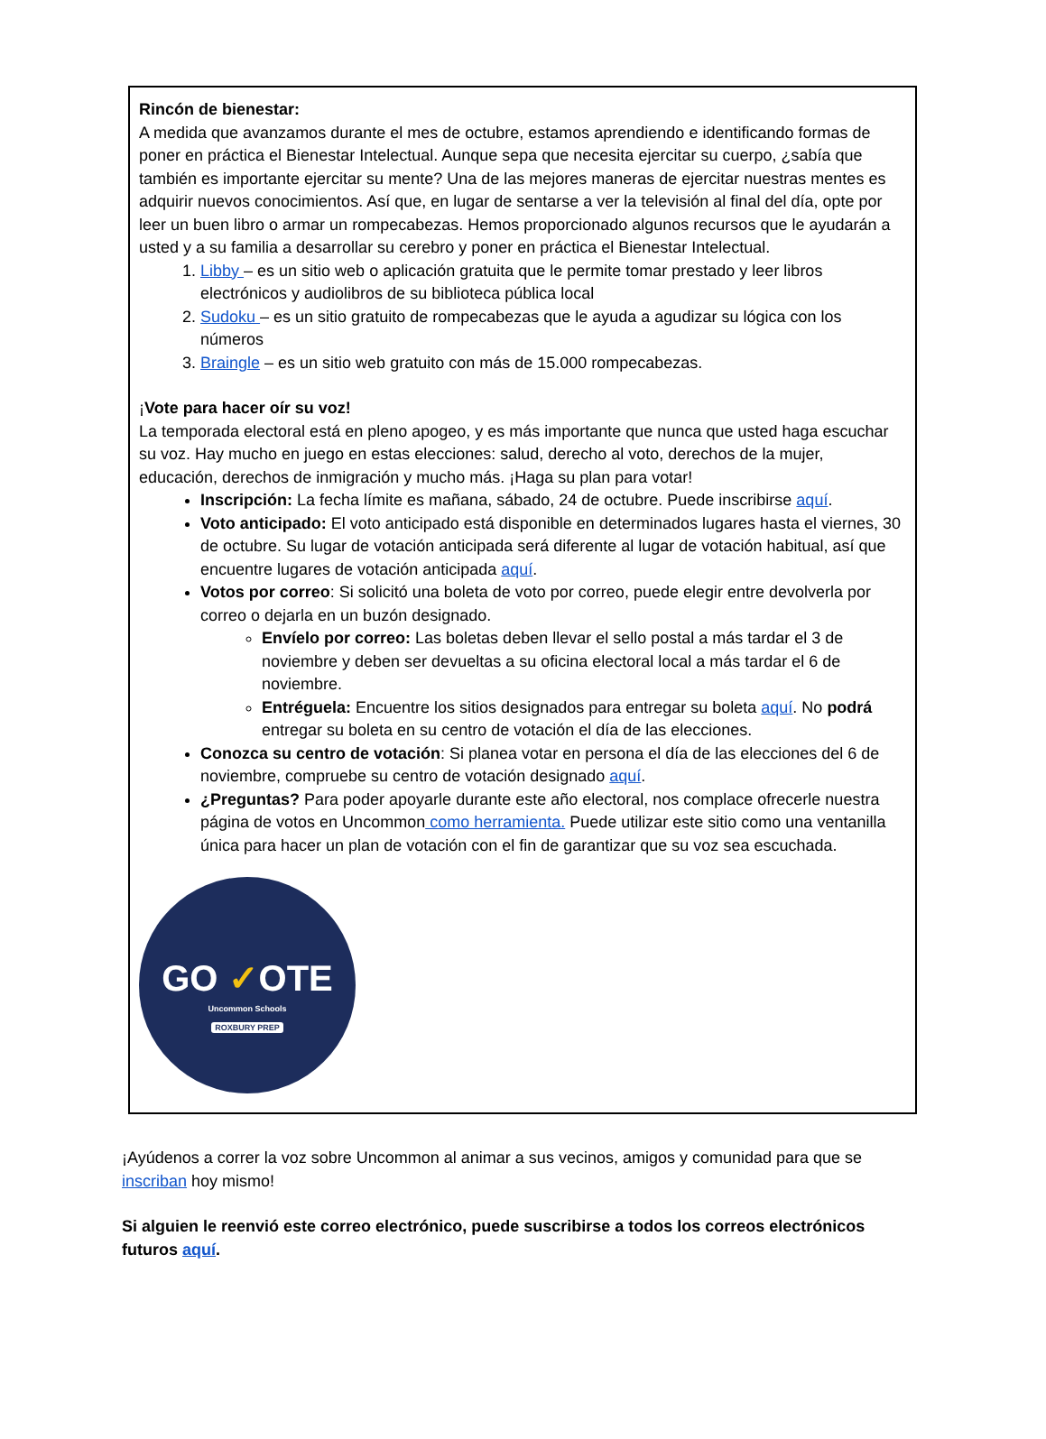Rincón de bienestar:
A medida que avanzamos durante el mes de octubre, estamos aprendiendo e identificando formas de poner en práctica el Bienestar Intelectual. Aunque sepa que necesita ejercitar su cuerpo, ¿sabía que también es importante ejercitar su mente? Una de las mejores maneras de ejercitar nuestras mentes es adquirir nuevos conocimientos. Así que, en lugar de sentarse a ver la televisión al final del día, opte por leer un buen libro o armar un rompecabezas. Hemos proporcionado algunos recursos que le ayudarán a usted y a su familia a desarrollar su cerebro y poner en práctica el Bienestar Intelectual.
1. Libby – es un sitio web o aplicación gratuita que le permite tomar prestado y leer libros electrónicos y audiolibros de su biblioteca pública local
2. Sudoku – es un sitio gratuito de rompecabezas que le ayuda a agudizar su lógica con los números
3. Braingle – es un sitio web gratuito con más de 15.000 rompecabezas.
¡Vote para hacer oír su voz!
La temporada electoral está en pleno apogeo, y es más importante que nunca que usted haga escuchar su voz. Hay mucho en juego en estas elecciones: salud, derecho al voto, derechos de la mujer, educación, derechos de inmigración y mucho más. ¡Haga su plan para votar!
Inscripción: La fecha límite es mañana, sábado, 24 de octubre. Puede inscribirse aquí.
Voto anticipado: El voto anticipado está disponible en determinados lugares hasta el viernes, 30 de octubre. Su lugar de votación anticipada será diferente al lugar de votación habitual, así que encuentre lugares de votación anticipada aquí.
Votos por correo: Si solicitó una boleta de voto por correo, puede elegir entre devolverla por correo o dejarla en un buzón designado.
Envíelo por correo: Las boletas deben llevar el sello postal a más tardar el 3 de noviembre y deben ser devueltas a su oficina electoral local a más tardar el 6 de noviembre.
Entréguela: Encuentre los sitios designados para entregar su boleta aquí. No podrá entregar su boleta en su centro de votación el día de las elecciones.
Conozca su centro de votación: Si planea votar en persona el día de las elecciones del 6 de noviembre, compruebe su centro de votación designado aquí.
¿Preguntas? Para poder apoyarle durante este año electoral, nos complace ofrecerle nuestra página de votos en Uncommon como herramienta. Puede utilizar este sitio como una ventanilla única para hacer un plan de votación con el fin de garantizar que su voz sea escuchada.
GO ✓OTE
Uncommon Schools
ROXBURY PREP
¡Ayúdenos a correr la voz sobre Uncommon al animar a sus vecinos, amigos y comunidad para que se inscriban hoy mismo!
Si alguien le reenvió este correo electrónico, puede suscribirse a todos los correos electrónicos futuros aquí.